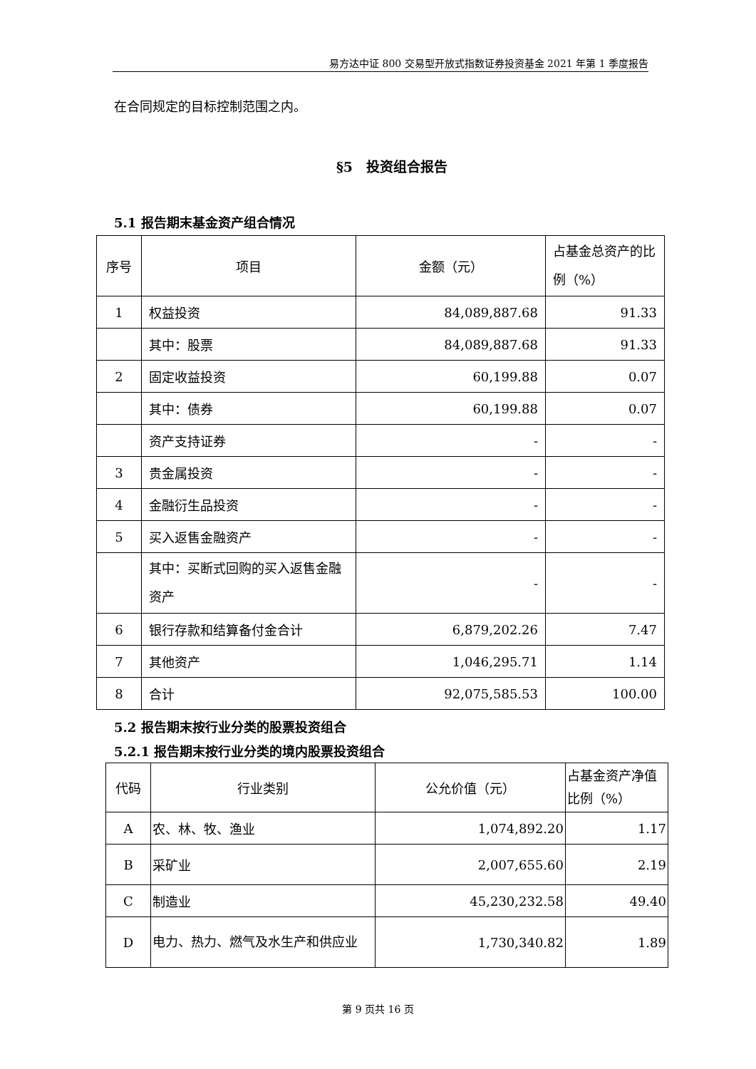易方达中证 800 交易型开放式指数证券投资基金 2021 年第 1 季度报告
在合同规定的目标控制范围之内。
§5　投资组合报告
5.1 报告期末基金资产组合情况
| 序号 | 项目 | 金额（元） | 占基金总资产的比例（%） |
| 1 | 权益投资 | 84,089,887.68 | 91.33 |
| | 其中：股票 | 84,089,887.68 | 91.33 |
| 2 | 固定收益投资 | 60,199.88 | 0.07 |
| | 其中：债券 | 60,199.88 | 0.07 |
| | 资产支持证券 | - | - |
| 3 | 贵金属投资 | - | - |
| 4 | 金融衍生品投资 | - | - |
| 5 | 买入返售金融资产 | - | - |
| | 其中：买断式回购的买入返售金融资产 | - | - |
| 6 | 银行存款和结算备付金合计 | 6,879,202.26 | 7.47 |
| 7 | 其他资产 | 1,046,295.71 | 1.14 |
| 8 | 合计 | 92,075,585.53 | 100.00 |
5.2 报告期末按行业分类的股票投资组合
5.2.1 报告期末按行业分类的境内股票投资组合
| 代码 | 行业类别 | 公允价值（元） | 占基金资产净值比例（%） |
| A | 农、林、牧、渔业 | 1,074,892.20 | 1.17 |
| B | 采矿业 | 2,007,655.60 | 2.19 |
| C | 制造业 | 45,230,232.58 | 49.40 |
| D | 电力、热力、燃气及水生产和供应业 | 1,730,340.82 | 1.89 |
第 9 页共 16 页